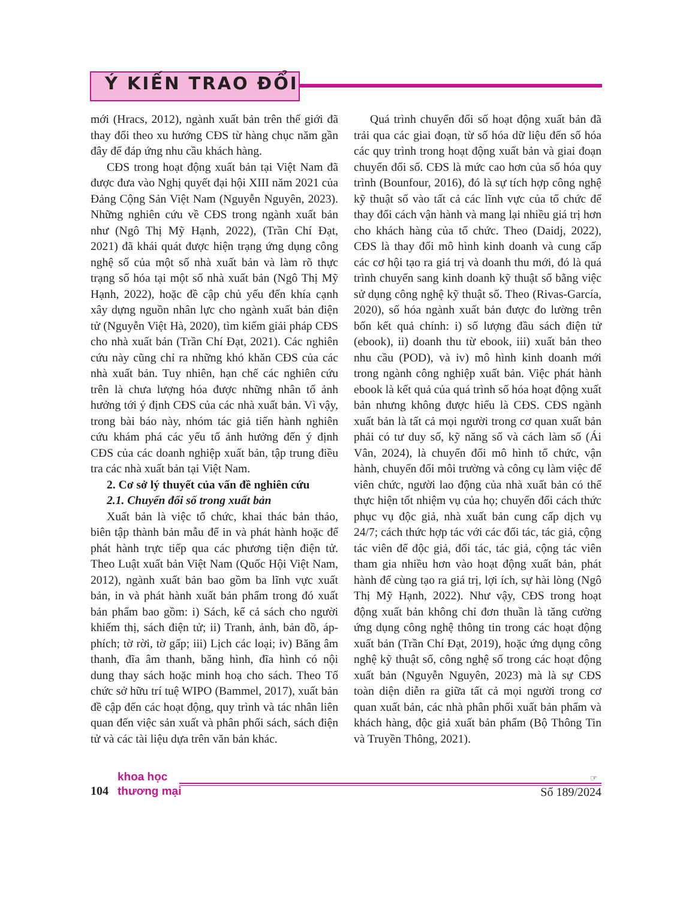Ý KIẾN TRAO ĐỔI
mới (Hracs, 2012), ngành xuất bản trên thế giới đã thay đổi theo xu hướng CĐS từ hàng chục năm gần đây để đáp ứng nhu cầu khách hàng.
CĐS trong hoạt động xuất bản tại Việt Nam đã được đưa vào Nghị quyết đại hội XIII năm 2021 của Đảng Cộng Sản Việt Nam (Nguyễn Nguyên, 2023). Những nghiên cứu về CĐS trong ngành xuất bản như (Ngô Thị Mỹ Hạnh, 2022), (Trần Chí Đạt, 2021) đã khái quát được hiện trạng ứng dụng công nghệ số của một số nhà xuất bản và làm rõ thực trạng số hóa tại một số nhà xuất bản (Ngô Thị Mỹ Hạnh, 2022), hoặc đề cập chủ yếu đến khía cạnh xây dựng nguồn nhân lực cho ngành xuất bản điện tử (Nguyễn Việt Hà, 2020), tìm kiếm giải pháp CĐS cho nhà xuất bản (Trần Chí Đạt, 2021). Các nghiên cứu này cũng chỉ ra những khó khăn CĐS của các nhà xuất bản. Tuy nhiên, hạn chế các nghiên cứu trên là chưa lượng hóa được những nhân tố ảnh hưởng tới ý định CĐS của các nhà xuất bản. Vì vậy, trong bài báo này, nhóm tác giả tiến hành nghiên cứu khám phá các yếu tố ảnh hưởng đến ý định CĐS của các doanh nghiệp xuất bản, tập trung điều tra các nhà xuất bản tại Việt Nam.
2. Cơ sở lý thuyết của vấn đề nghiên cứu
2.1. Chuyển đổi số trong xuất bản
Xuất bản là việc tổ chức, khai thác bản thảo, biên tập thành bản mẫu để in và phát hành hoặc để phát hành trực tiếp qua các phương tiện điện tử. Theo Luật xuất bản Việt Nam (Quốc Hội Việt Nam, 2012), ngành xuất bản bao gồm ba lĩnh vực xuất bản, in và phát hành xuất bản phẩm trong đó xuất bản phẩm bao gồm: i) Sách, kể cả sách cho người khiếm thị, sách điện tử; ii) Tranh, ảnh, bản đồ, áp-phích; tờ rời, tờ gấp; iii) Lịch các loại; iv) Băng âm thanh, đĩa âm thanh, băng hình, đĩa hình có nội dung thay sách hoặc minh hoạ cho sách. Theo Tổ chức sở hữu trí tuệ WIPO (Bammel, 2017), xuất bản đề cập đến các hoạt động, quy trình và tác nhân liên quan đến việc sản xuất và phân phối sách, sách điện tử và các tài liệu dựa trên văn bản khác.
Quá trình chuyển đổi số hoạt động xuất bản đã trải qua các giai đoạn, từ số hóa dữ liệu đến số hóa các quy trình trong hoạt động xuất bản và giai đoạn chuyển đổi số. CĐS là mức cao hơn của số hóa quy trình (Bounfour, 2016), đó là sự tích hợp công nghệ kỹ thuật số vào tất cả các lĩnh vực của tổ chức để thay đổi cách vận hành và mang lại nhiều giá trị hơn cho khách hàng của tổ chức. Theo (Daidj, 2022), CĐS là thay đổi mô hình kinh doanh và cung cấp các cơ hội tạo ra giá trị và doanh thu mới, đó là quá trình chuyển sang kinh doanh kỹ thuật số bằng việc sử dụng công nghệ kỹ thuật số. Theo (Rivas-García, 2020), số hóa ngành xuất bản được đo lường trên bốn kết quả chính: i) số lượng đầu sách điện tử (ebook), ii) doanh thu từ ebook, iii) xuất bản theo nhu cầu (POD), và iv) mô hình kinh doanh mới trong ngành công nghiệp xuất bản. Việc phát hành ebook là kết quả của quá trình số hóa hoạt động xuất bản nhưng không được hiểu là CĐS. CĐS ngành xuất bản là tất cả mọi người trong cơ quan xuất bản phải có tư duy số, kỹ năng số và cách làm số (Ái Vân, 2024), là chuyển đổi mô hình tổ chức, vận hành, chuyển đổi môi trường và công cụ làm việc để viên chức, người lao động của nhà xuất bản có thể thực hiện tốt nhiệm vụ của họ; chuyển đổi cách thức phục vụ độc giả, nhà xuất bản cung cấp dịch vụ 24/7; cách thức hợp tác với các đối tác, tác giả, cộng tác viên để độc giả, đối tác, tác giả, cộng tác viên tham gia nhiều hơn vào hoạt động xuất bản, phát hành để cùng tạo ra giá trị, lợi ích, sự hài lòng (Ngô Thị Mỹ Hạnh, 2022). Như vậy, CĐS trong hoạt động xuất bản không chỉ đơn thuần là tăng cường ứng dụng công nghệ thông tin trong các hoạt động xuất bản (Trần Chí Đạt, 2019), hoặc ứng dụng công nghệ kỹ thuật số, công nghệ số trong các hoạt động xuất bản (Nguyễn Nguyên, 2023) mà là sự CĐS toàn diện diễn ra giữa tất cả mọi người trong cơ quan xuất bản, các nhà phân phối xuất bản phẩm và khách hàng, độc giả xuất bản phẩm (Bộ Thông Tin và Truyền Thông, 2021).
104
khoa học
thương mại
☞
Số 189/2024